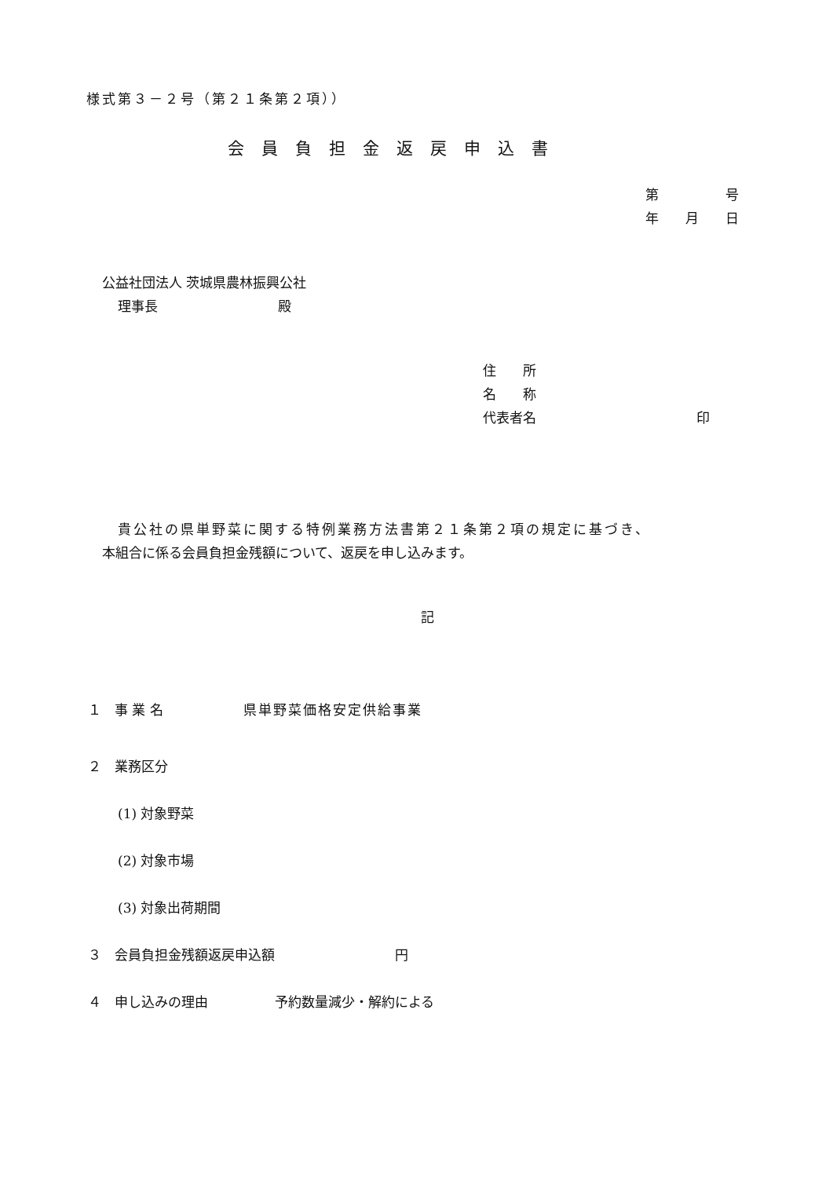様式第３－２号（第２１条第２項））
会員負担金返戻申込書
第　　　　　号
年　　月　　日
公益社団法人 茨城県農林振興公社
理事長　　　　　　　　　殿
住　　所
名　　称
代表者名　　　　　　　　　　　　印
　貴公社の県単野菜に関する特例業務方法書第２１条第２項の規定に基づき、
本組合に係る会員負担金残額について、返戻を申し込みます。
記
１　事 業 名　　　　　　県単野菜価格安定供給事業
２　業務区分
(1) 対象野菜
(2) 対象市場
(3) 対象出荷期間
３　会員負担金残額返戻申込額　　　　　　　　　円
４　申し込みの理由　　　　　予約数量減少・解約による